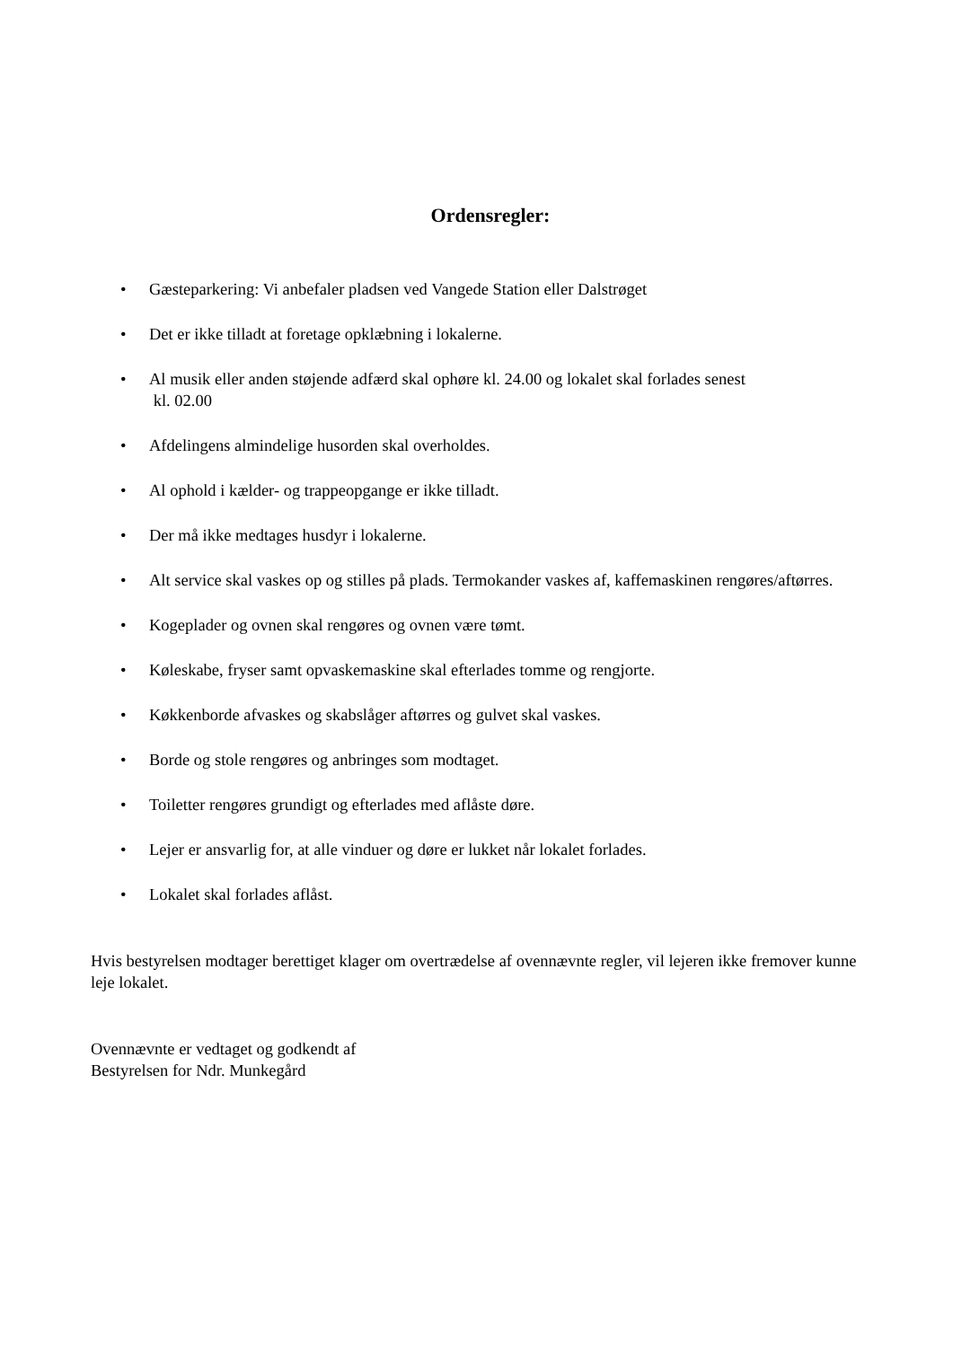Ordensregler:
• Gæsteparkering: Vi anbefaler pladsen ved Vangede Station eller Dalstrøget
• Det er ikke tilladt at foretage opklæbning i lokalerne.
• Al musik eller anden støjende adfærd skal ophøre kl. 24.00 og lokalet skal forlades senest
kl. 02.00
• Afdelingens almindelige husorden skal overholdes.
• Al ophold i kælder- og trappeopgange er ikke tilladt.
• Der må ikke medtages husdyr i lokalerne.
• Alt service skal vaskes op og stilles på plads. Termokander vaskes af, kaffemaskinen rengøres/aftørres.
• Kogeplader og ovnen skal rengøres og ovnen være tømt.
• Køleskabe, fryser samt opvaskemaskine skal efterlades tomme og rengjorte.
• Køkkenborde afvaskes og skabslåger aftørres og gulvet skal vaskes.
• Borde og stole rengøres og anbringes som modtaget.
• Toiletter rengøres grundigt og efterlades med aflåste døre.
• Lejer er ansvarlig for, at alle vinduer og døre er lukket når lokalet forlades.
• Lokalet skal forlades aflåst.
Hvis bestyrelsen modtager berettiget klager om overtrædelse af ovennævnte regler, vil lejeren ikke fremover kunne leje lokalet.
Ovennævnte er vedtaget og godkendt af
Bestyrelsen for Ndr. Munkegård